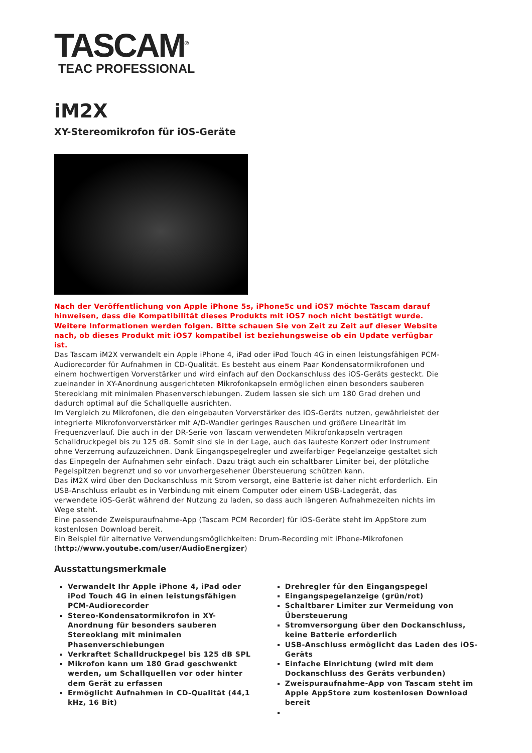TASCAM<sup>®</sup>
TEAC PROFESSIONAL
iM2X
XY-Stereomikrofon für iOS-Geräte
Nach der Veröffentlichung von Apple iPhone 5s, iPhone5c und iOS7 möchte Tascam darauf hinweisen, dass die Kompatibilität dieses Produkts mit iOS7 noch nicht bestätigt wurde. Weitere Informationen werden folgen. Bitte schauen Sie von Zeit zu Zeit auf dieser Website nach, ob dieses Produkt mit iOS7 kompatibel ist beziehungsweise ob ein Update verfügbar ist.
Das Tascam iM2X verwandelt ein Apple iPhone 4, iPad oder iPod Touch 4G in einen leistungsfähigen PCM-Audiorecorder für Aufnahmen in CD-Qualität. Es besteht aus einem Paar Kondensatormikrofonen und einem hochwertigen Vorverstärker und wird einfach auf den Dockanschluss des iOS-Geräts gesteckt. Die zueinander in XY-Anordnung ausgerichteten Mikrofonkapseln ermöglichen einen besonders sauberen Stereoklang mit minimalen Phasenverschiebungen. Zudem lassen sie sich um 180 Grad drehen und dadurch optimal auf die Schallquelle ausrichten.
Im Vergleich zu Mikrofonen, die den eingebauten Vorverstärker des iOS-Geräts nutzen, gewährleistet der integrierte Mikrofonvorverstärker mit A/D-Wandler geringes Rauschen und größere Linearität im Frequenzverlauf. Die auch in der DR-Serie von Tascam verwendeten Mikrofonkapseln vertragen Schalldruckpegel bis zu 125 dB. Somit sind sie in der Lage, auch das lauteste Konzert oder Instrument ohne Verzerrung aufzuzeichnen. Dank Eingangspegelregler und zweifarbiger Pegelanzeige gestaltet sich das Einpegeln der Aufnahmen sehr einfach. Dazu trägt auch ein schaltbarer Limiter bei, der plötzliche Pegelspitzen begrenzt und so vor unvorhergesehener Übersteuerung schützen kann.
Das iM2X wird über den Dockanschluss mit Strom versorgt, eine Batterie ist daher nicht erforderlich. Ein USB-Anschluss erlaubt es in Verbindung mit einem Computer oder einem USB-Ladegerät, das verwendete iOS-Gerät während der Nutzung zu laden, so dass auch längeren Aufnahmezeiten nichts im Wege steht.
Eine passende Zweispuraufnahme-App (Tascam PCM Recorder) für iOS-Geräte steht im AppStore zum kostenlosen Download bereit.
Ein Beispiel für alternative Verwendungsmöglichkeiten: Drum-Recording mit iPhone-Mikrofonen (http://www.youtube.com/user/AudioEnergizer)
Ausstattungsmerkmale
Verwandelt Ihr Apple iPhone 4, iPad oder iPod Touch 4G in einen leistungsfähigen PCM-Audiorecorder
Stereo-Kondensatormikrofon in XY-Anordnung für besonders sauberen Stereoklang mit minimalen Phasenverschiebungen
Verkraftet Schalldruckpegel bis 125 dB SPL
Mikrofon kann um 180 Grad geschwenkt werden, um Schallquellen vor oder hinter dem Gerät zu erfassen
Ermöglicht Aufnahmen in CD-Qualität (44,1 kHz, 16 Bit)
Drehregler für den Eingangspegel
Eingangspegelanzeige (grün/rot)
Schaltbarer Limiter zur Vermeidung von Übersteuerung
Stromversorgung über den Dockanschluss, keine Batterie erforderlich
USB-Anschluss ermöglicht das Laden des iOS-Geräts
Einfache Einrichtung (wird mit dem Dockanschluss des Geräts verbunden)
Zweispuraufnahme-App von Tascam steht im Apple AppStore zum kostenlosen Download bereit